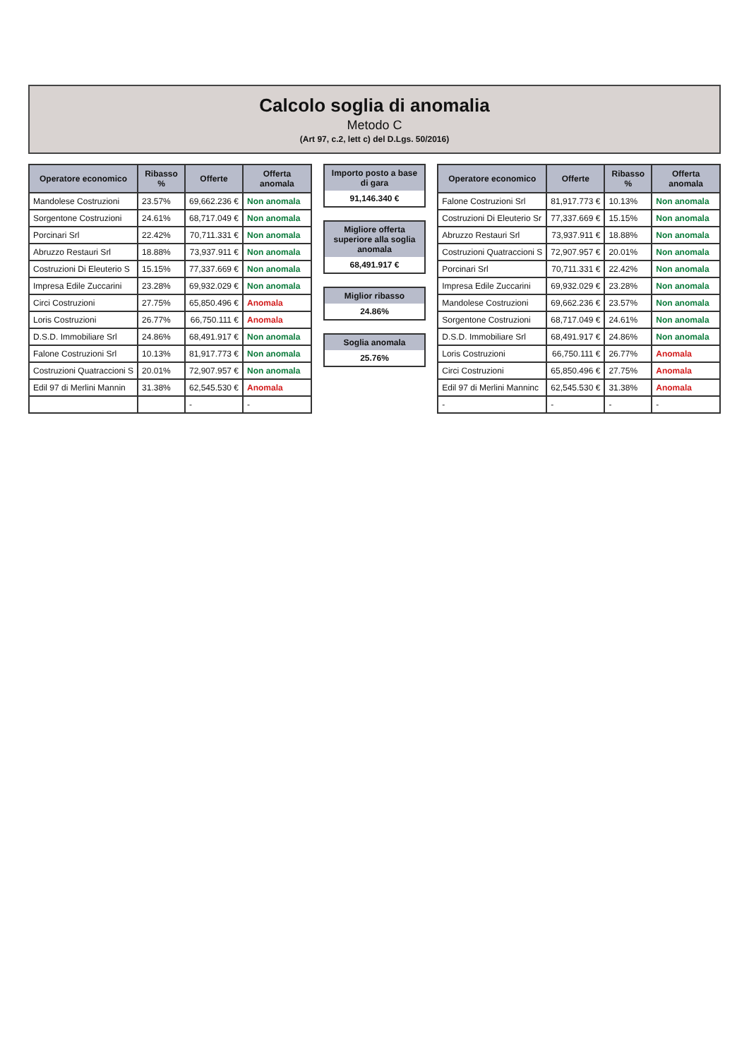Calcolo soglia di anomalia
Metodo C
(Art 97, c.2, lett c) del D.Lgs. 50/2016)
| Operatore economico | Ribasso % | Offerte | Offerta anomala |
| --- | --- | --- | --- |
| Mandolese Costruzioni | 23.57% | 69,662.236 € | Non anomala |
| Sorgentone Costruzioni | 24.61% | 68,717.049 € | Non anomala |
| Porcinari Srl | 22.42% | 70,711.331 € | Non anomala |
| Abruzzo Restauri Srl | 18.88% | 73,937.911 € | Non anomala |
| Costruzioni Di Eleuterio S | 15.15% | 77,337.669 € | Non anomala |
| Impresa Edile Zuccarini | 23.28% | 69,932.029 € | Non anomala |
| Circi Costruzioni | 27.75% | 65,850.496 € | Anomala |
| Loris Costruzioni | 26.77% | 66,750.111 € | Anomala |
| D.S.D. Immobiliare Srl | 24.86% | 68,491.917 € | Non anomala |
| Falone Costruzioni Srl | 10.13% | 81,917.773 € | Non anomala |
| Costruzioni Quatraccioni S | 20.01% | 72,907.957 € | Non anomala |
| Edil 97 di Merlini Mannin | 31.38% | 62,545.530 € | Anomala |
| | | - | - |
Importo posto a base di gara
91,146.340 €
Migliore offerta superiore alla soglia anomala
68,491.917 €
Miglior ribasso
24.86%
Soglia anomala
25.76%
| Operatore economico | Offerte | Ribasso % | Offerta anomala |
| --- | --- | --- | --- |
| Falone Costruzioni Srl | 81,917.773 € | 10.13% | Non anomala |
| Costruzioni Di Eleuterio Sr | 77,337.669 € | 15.15% | Non anomala |
| Abruzzo Restauri Srl | 73,937.911 € | 18.88% | Non anomala |
| Costruzioni Quatraccioni S | 72,907.957 € | 20.01% | Non anomala |
| Porcinari Srl | 70,711.331 € | 22.42% | Non anomala |
| Impresa Edile Zuccarini | 69,932.029 € | 23.28% | Non anomala |
| Mandolese Costruzioni | 69,662.236 € | 23.57% | Non anomala |
| Sorgentone Costruzioni | 68,717.049 € | 24.61% | Non anomala |
| D.S.D. Immobiliare Srl | 68,491.917 € | 24.86% | Non anomala |
| Loris Costruzioni | 66,750.111 € | 26.77% | Anomala |
| Circi Costruzioni | 65,850.496 € | 27.75% | Anomala |
| Edil 97 di Merlini Manninc | 62,545.530 € | 31.38% | Anomala |
| - | - | - | - |